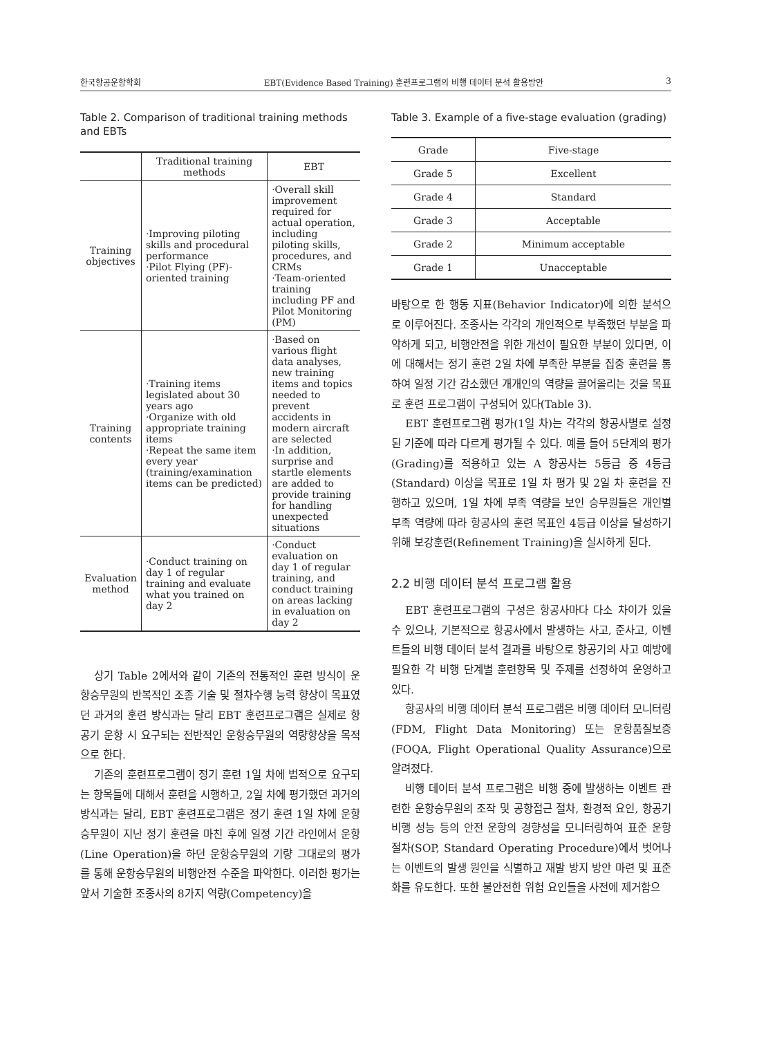한국항공운항학회 EBT(Evidence Based Training) 훈련프로그램의 비행 데이터 분석 활용방안 3
Table 2. Comparison of traditional training methods and EBTs
| | Traditional training methods | EBT |
| --- | --- | --- |
| Training objectives | ·Improving piloting skills and procedural performance ·Pilot Flying (PF)-oriented training | ·Overall skill improvement required for actual operation, including piloting skills, procedures, and CRMs ·Team-oriented training including PF and Pilot Monitoring (PM) |
| Training contents | ·Training items legislated about 30 years ago ·Organize with old appropriate training items ·Repeat the same item every year (training/examination items can be predicted) | ·Based on various flight data analyses, new training items and topics needed to prevent accidents in modern aircraft are selected ·In addition, surprise and startle elements are added to provide training for handling unexpected situations |
| Evaluation method | ·Conduct training on day 1 of regular training and evaluate what you trained on day 2 | ·Conduct evaluation on day 1 of regular training, and conduct training on areas lacking in evaluation on day 2 |
상기 Table 2에서와 같이 기존의 전통적인 훈련 방식이 운항승무원의 반복적인 조종 기술 및 절차수행 능력 향상이 목표였던 과거의 훈련 방식과는 달리 EBT 훈련프로그램은 실제로 항공기 운항 시 요구되는 전반적인 운항승무원의 역량향상을 목적으로 한다.
기존의 훈련프로그램이 정기 훈련 1일 차에 법적으로 요구되는 항목들에 대해서 훈련을 시행하고, 2일 차에 평가했던 과거의 방식과는 달리, EBT 훈련프로그램은 정기 훈련 1일 차에 운항승무원이 지난 정기 훈련을 마친 후에 일정 기간 라인에서 운항(Line Operation)을 하던 운항승무원의 기량 그대로의 평가를 통해 운항승무원의 비행안전 수준을 파악한다. 이러한 평가는 앞서 기술한 조종사의 8가지 역량(Competency)을
Table 3. Example of a five-stage evaluation (grading)
| Grade | Five-stage |
| --- | --- |
| Grade 5 | Excellent |
| Grade 4 | Standard |
| Grade 3 | Acceptable |
| Grade 2 | Minimum acceptable |
| Grade 1 | Unacceptable |
바탕으로 한 행동 지표(Behavior Indicator)에 의한 분석으로 이루어진다. 조종사는 각각의 개인적으로 부족했던 부분을 파악하게 되고, 비행안전을 위한 개선이 필요한 부분이 있다면, 이에 대해서는 정기 훈련 2일 차에 부족한 부분을 집중 훈련을 통하여 일정 기간 감소했던 개개인의 역량을 끌어올리는 것을 목표로 훈련 프로그램이 구성되어 있다(Table 3).
EBT 훈련프로그램 평가(1일 차)는 각각의 항공사별로 설정된 기준에 따라 다르게 평가될 수 있다. 예를 들어 5단계의 평가(Grading)를 적용하고 있는 A 항공사는 5등급 중 4등급(Standard) 이상을 목표로 1일 차 평가 및 2일 차 훈련을 진행하고 있으며, 1일 차에 부족 역량을 보인 승무원들은 개인별 부족 역량에 따라 항공사의 훈련 목표인 4등급 이상을 달성하기 위해 보강훈련(Refinement Training)을 실시하게 된다.
2.2 비행 데이터 분석 프로그램 활용
EBT 훈련프로그램의 구성은 항공사마다 다소 차이가 있을 수 있으나, 기본적으로 항공사에서 발생하는 사고, 준사고, 이벤트들의 비행 데이터 분석 결과를 바탕으로 항공기의 사고 예방에 필요한 각 비행 단계별 훈련항목 및 주제를 선정하여 운영하고 있다.
항공사의 비행 데이터 분석 프로그램은 비행 데이터 모니터링(FDM, Flight Data Monitoring) 또는 운항품질보증(FOQA, Flight Operational Quality Assurance)으로 알려졌다.
비행 데이터 분석 프로그램은 비행 중에 발생하는 이벤트 관련한 운항승무원의 조작 및 공항접근 절차, 환경적 요인, 항공기 비행 성능 등의 안전 운항의 경향성을 모니터링하여 표준 운항 절차(SOP, Standard Operating Procedure)에서 벗어나는 이벤트의 발생 원인을 식별하고 재발 방지 방안 마련 및 표준화를 유도한다. 또한 불안전한 위험 요인들을 사전에 제거함으